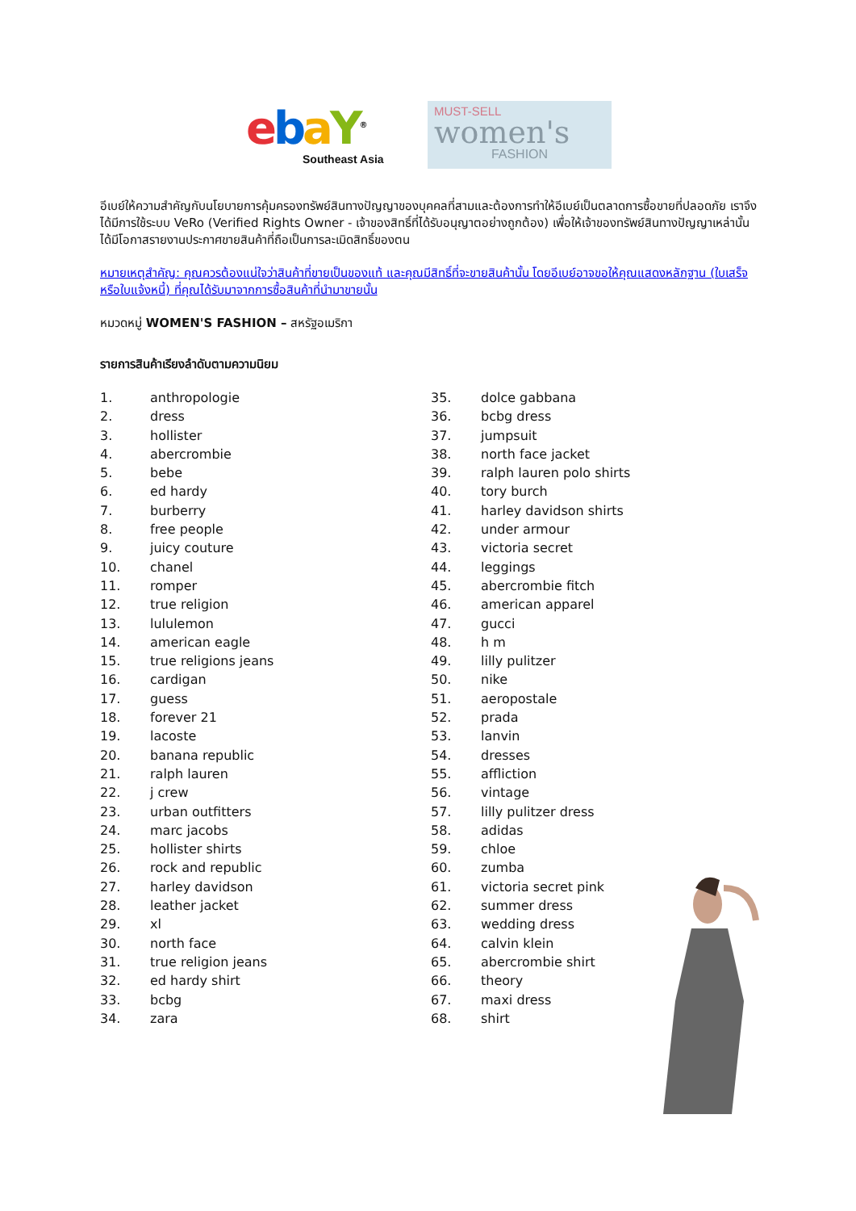ebaY<sup>®</sup>
Southeast Asia
MUST-SELL
women's
FASHION
อีเบย์ให้ความสำคัญกับนโยบายการคุ้มครองทรัพย์สินทางปัญญาของบุคคลที่สามและต้องการทำให้อีเบย์เป็นตลาดการซื้อขายที่ปลอดภัย เราจึงได้มีการใช้ระบบ VeRo (Verified Rights Owner - เจ้าของสิทธิ์ที่ได้รับอนุญาตอย่างถูกต้อง) เพื่อให้เจ้าของทรัพย์สินทางปัญญาเหล่านั้น ได้มีโอกาสรายงานประกาศขายสินค้าที่ถือเป็นการละเมิดสิทธิ์ของตน
หมายเหตุสำคัญ: คุณควรต้องแน่ใจว่าสินค้าที่ขายเป็นของแท้ และคุณมีสิทธิ์ที่จะขายสินค้านั้น โดยอีเบย์อาจขอให้คุณแสดงหลักฐาน (ใบเสร็จ หรือใบแจ้งหนี้) ที่คุณได้รับมาจากการซื้อสินค้าที่นำมาขายนั้น
หมวดหมู่ WOMEN'S FASHION – สหรัฐอเมริกา
รายการสินค้าเรียงลำดับตามความนิยม
1. anthropologie
2. dress
3. hollister
4. abercrombie
5. bebe
6. ed hardy
7. burberry
8. free people
9. juicy couture
10. chanel
11. romper
12. true religion
13. lululemon
14. american eagle
15. true religions jeans
16. cardigan
17. guess
18. forever 21
19. lacoste
20. banana republic
21. ralph lauren
22. j crew
23. urban outfitters
24. marc jacobs
25. hollister shirts
26. rock and republic
27. harley davidson
28. leather jacket
29. xl
30. north face
31. true religion jeans
32. ed hardy shirt
33. bcbg
34. zara
35. dolce gabbana
36. bcbg dress
37. jumpsuit
38. north face jacket
39. ralph lauren polo shirts
40. tory burch
41. harley davidson shirts
42. under armour
43. victoria secret
44. leggings
45. abercrombie fitch
46. american apparel
47. gucci
48. h m
49. lilly pulitzer
50. nike
51. aeropostale
52. prada
53. lanvin
54. dresses
55. affliction
56. vintage
57. lilly pulitzer dress
58. adidas
59. chloe
60. zumba
61. victoria secret pink
62. summer dress
63. wedding dress
64. calvin klein
65. abercrombie shirt
66. theory
67. maxi dress
68. shirt